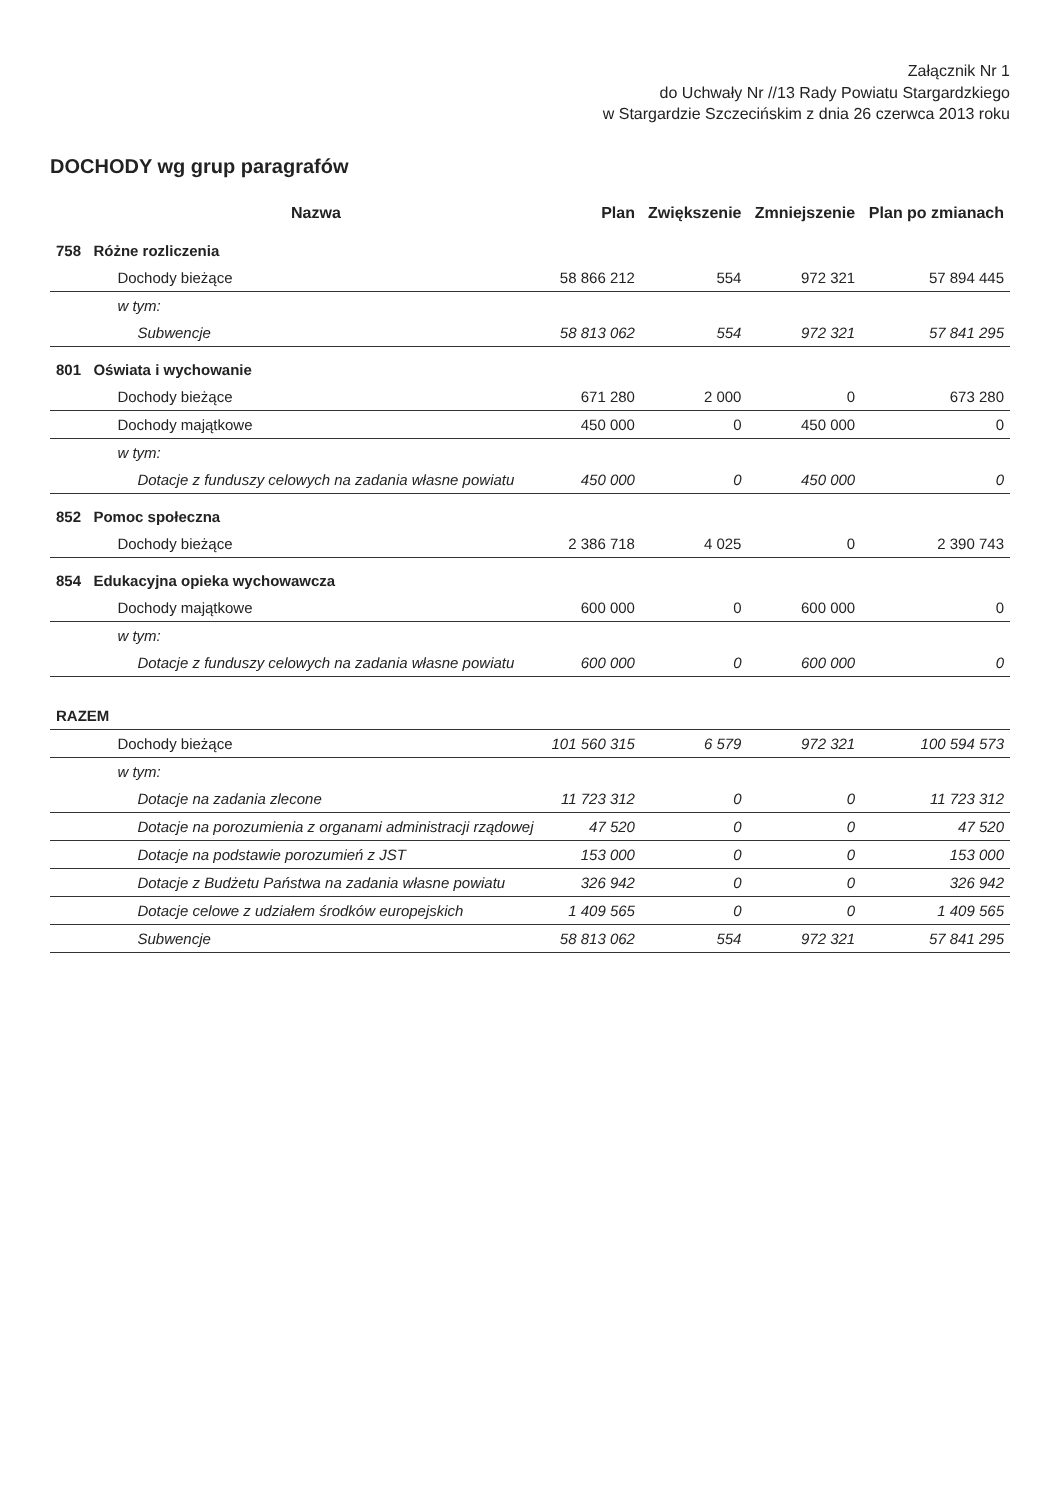Załącznik Nr 1
do Uchwały Nr //13 Rady Powiatu Stargardzkiego
w Stargardzie Szczecińskim z dnia 26 czerwca 2013 roku
DOCHODY wg grup paragrafów
| | Nazwa | Plan | Zwiększenie | Zmniejszenie | Plan po zmianach |
| --- | --- | --- | --- | --- | --- |
| 758 | Różne rozliczenia | | | | |
| | Dochody bieżące | 58 866 212 | 554 | 972 321 | 57 894 445 |
| | w tym: | | | | |
| | Subwencje | 58 813 062 | 554 | 972 321 | 57 841 295 |
| 801 | Oświata i wychowanie | | | | |
| | Dochody bieżące | 671 280 | 2 000 | 0 | 673 280 |
| | Dochody majątkowe | 450 000 | 0 | 450 000 | 0 |
| | w tym: | | | | |
| | Dotacje z funduszy celowych na zadania własne powiatu | 450 000 | 0 | 450 000 | 0 |
| 852 | Pomoc społeczna | | | | |
| | Dochody bieżące | 2 386 718 | 4 025 | 0 | 2 390 743 |
| 854 | Edukacyjna opieka wychowawcza | | | | |
| | Dochody majątkowe | 600 000 | 0 | 600 000 | 0 |
| | w tym: | | | | |
| | Dotacje z funduszy celowych na zadania własne powiatu | 600 000 | 0 | 600 000 | 0 |
| RAZEM | | | | | |
| | Dochody bieżące | 101 560 315 | 6 579 | 972 321 | 100 594 573 |
| | w tym: | | | | |
| | Dotacje na zadania zlecone | 11 723 312 | 0 | 0 | 11 723 312 |
| | Dotacje na porozumienia z organami administracji rządowej | 47 520 | 0 | 0 | 47 520 |
| | Dotacje na podstawie porozumień z JST | 153 000 | 0 | 0 | 153 000 |
| | Dotacje z Budżetu Państwa na zadania własne powiatu | 326 942 | 0 | 0 | 326 942 |
| | Dotacje celowe z udziałem środków europejskich | 1 409 565 | 0 | 0 | 1 409 565 |
| | Subwencje | 58 813 062 | 554 | 972 321 | 57 841 295 |